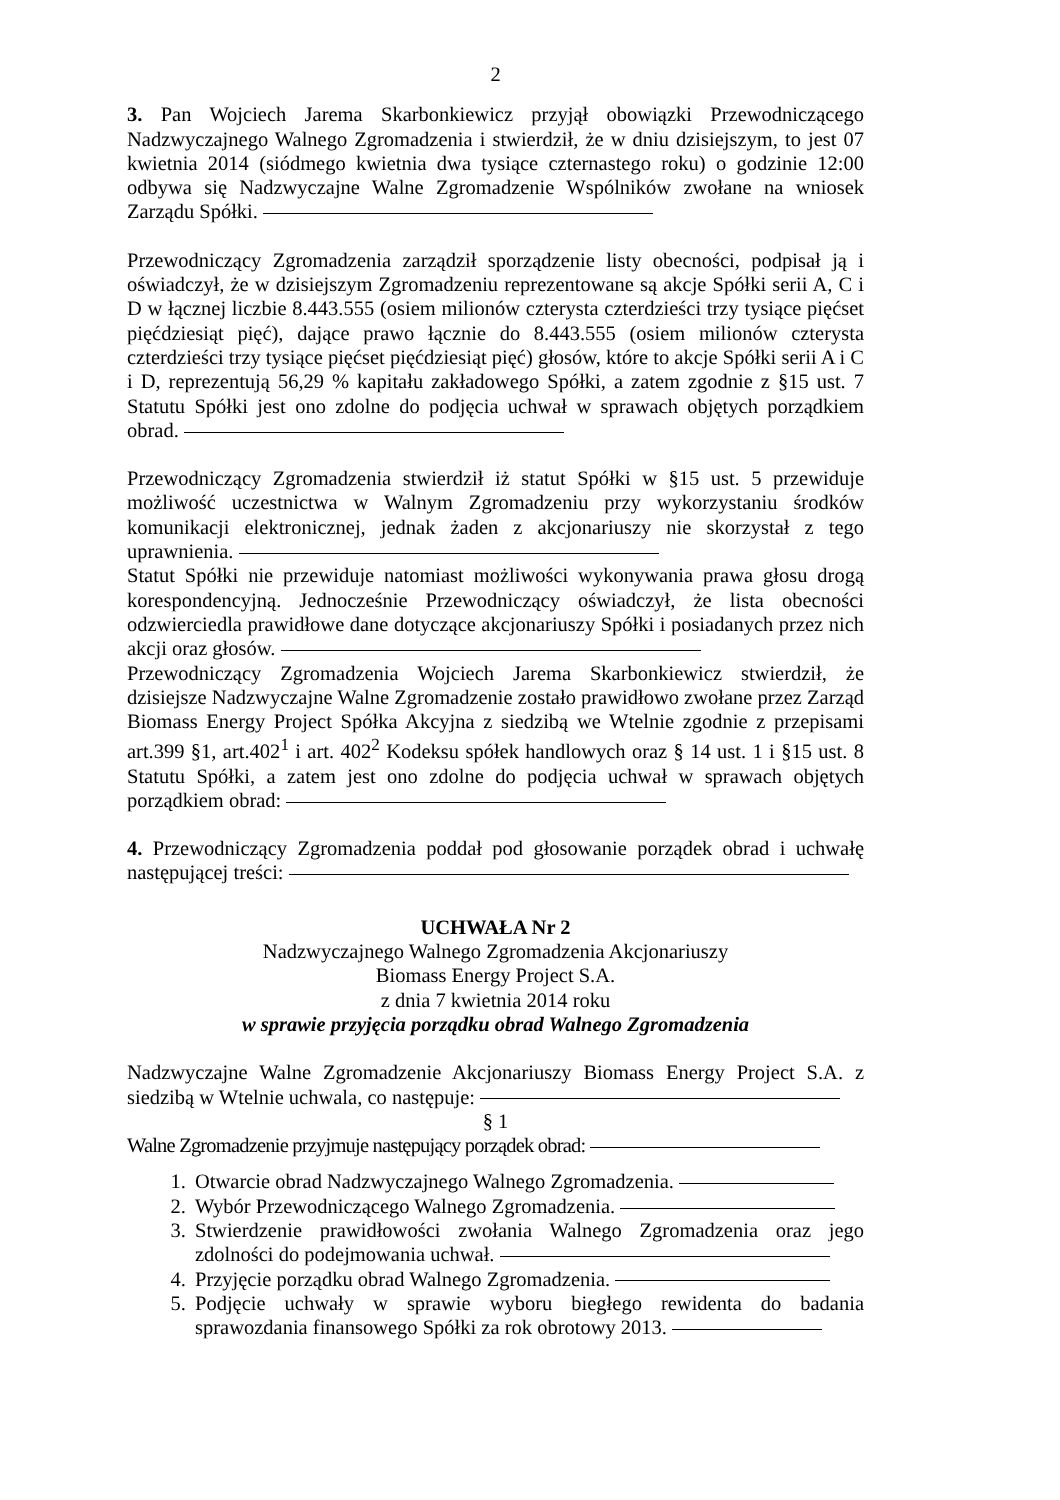2
3. Pan Wojciech Jarema Skarbonkiewicz przyjął obowiązki Przewodniczącego Nadzwyczajnego Walnego Zgromadzenia i stwierdził, że w dniu dzisiejszym, to jest 07 kwietnia 2014 (siódmego kwietnia dwa tysiące czternastego roku) o godzinie 12:00 odbywa się Nadzwyczajne Walne Zgromadzenie Wspólników zwołane na wniosek Zarządu Spółki.
Przewodniczący Zgromadzenia zarządził sporządzenie listy obecności, podpisał ją i oświadczył, że w dzisiejszym Zgromadzeniu reprezentowane są akcje Spółki serii A, C i D w łącznej liczbie 8.443.555 (osiem milionów czterysta czterdzieści trzy tysiące pięćset pięćdziesiąt pięć), dające prawo łącznie do 8.443.555 (osiem milionów czterysta czterdzieści trzy tysiące pięćset pięćdziesiąt pięć) głosów, które to akcje Spółki serii A i C i D, reprezentują 56,29 % kapitału zakładowego Spółki, a zatem zgodnie z §15 ust. 7 Statutu Spółki jest ono zdolne do podjęcia uchwał w sprawach objętych porządkiem obrad.
Przewodniczący Zgromadzenia stwierdził iż statut Spółki w §15 ust. 5 przewiduje możliwość uczestnictwa w Walnym Zgromadzeniu przy wykorzystaniu środków komunikacji elektronicznej, jednak żaden z akcjonariuszy nie skorzystał z tego uprawnienia.
Statut Spółki nie przewiduje natomiast możliwości wykonywania prawa głosu drogą korespondencyjną. Jednocześnie Przewodniczący oświadczył, że lista obecności odzwierciedla prawidłowe dane dotyczące akcjonariuszy Spółki i posiadanych przez nich akcji oraz głosów.
Przewodniczący Zgromadzenia Wojciech Jarema Skarbonkiewicz stwierdził, że dzisiejsze Nadzwyczajne Walne Zgromadzenie zostało prawidłowo zwołane przez Zarząd Biomass Energy Project Spółka Akcyjna z siedzibą we Wtelnie zgodnie z przepisami art.399 §1, art.402<sup>1</sup> i art. 402<sup>2</sup> Kodeksu spółek handlowych oraz § 14 ust. 1 i §15 ust. 8 Statutu Spółki, a zatem jest ono zdolne do podjęcia uchwał w sprawach objętych porządkiem obrad:
4. Przewodniczący Zgromadzenia poddał pod głosowanie porządek obrad i uchwałę następującej treści:
UCHWAŁA Nr 2
Nadzwyczajnego Walnego Zgromadzenia Akcjonariuszy
Biomass Energy Project S.A.
z dnia 7 kwietnia 2014 roku
w sprawie przyjęcia porządku obrad Walnego Zgromadzenia
Nadzwyczajne Walne Zgromadzenie Akcjonariuszy Biomass Energy Project S.A. z siedzibą w Wtelnie uchwala, co następuje:
§ 1
Walne Zgromadzenie przyjmuje następujący porządek obrad:
1. Otwarcie obrad Nadzwyczajnego Walnego Zgromadzenia.
2. Wybór Przewodniczącego Walnego Zgromadzenia.
3. Stwierdzenie prawidłowości zwołania Walnego Zgromadzenia oraz jego zdolności do podejmowania uchwał.
4. Przyjęcie porządku obrad Walnego Zgromadzenia.
5. Podjęcie uchwały w sprawie wyboru biegłego rewidenta do badania sprawozdania finansowego Spółki za rok obrotowy 2013.